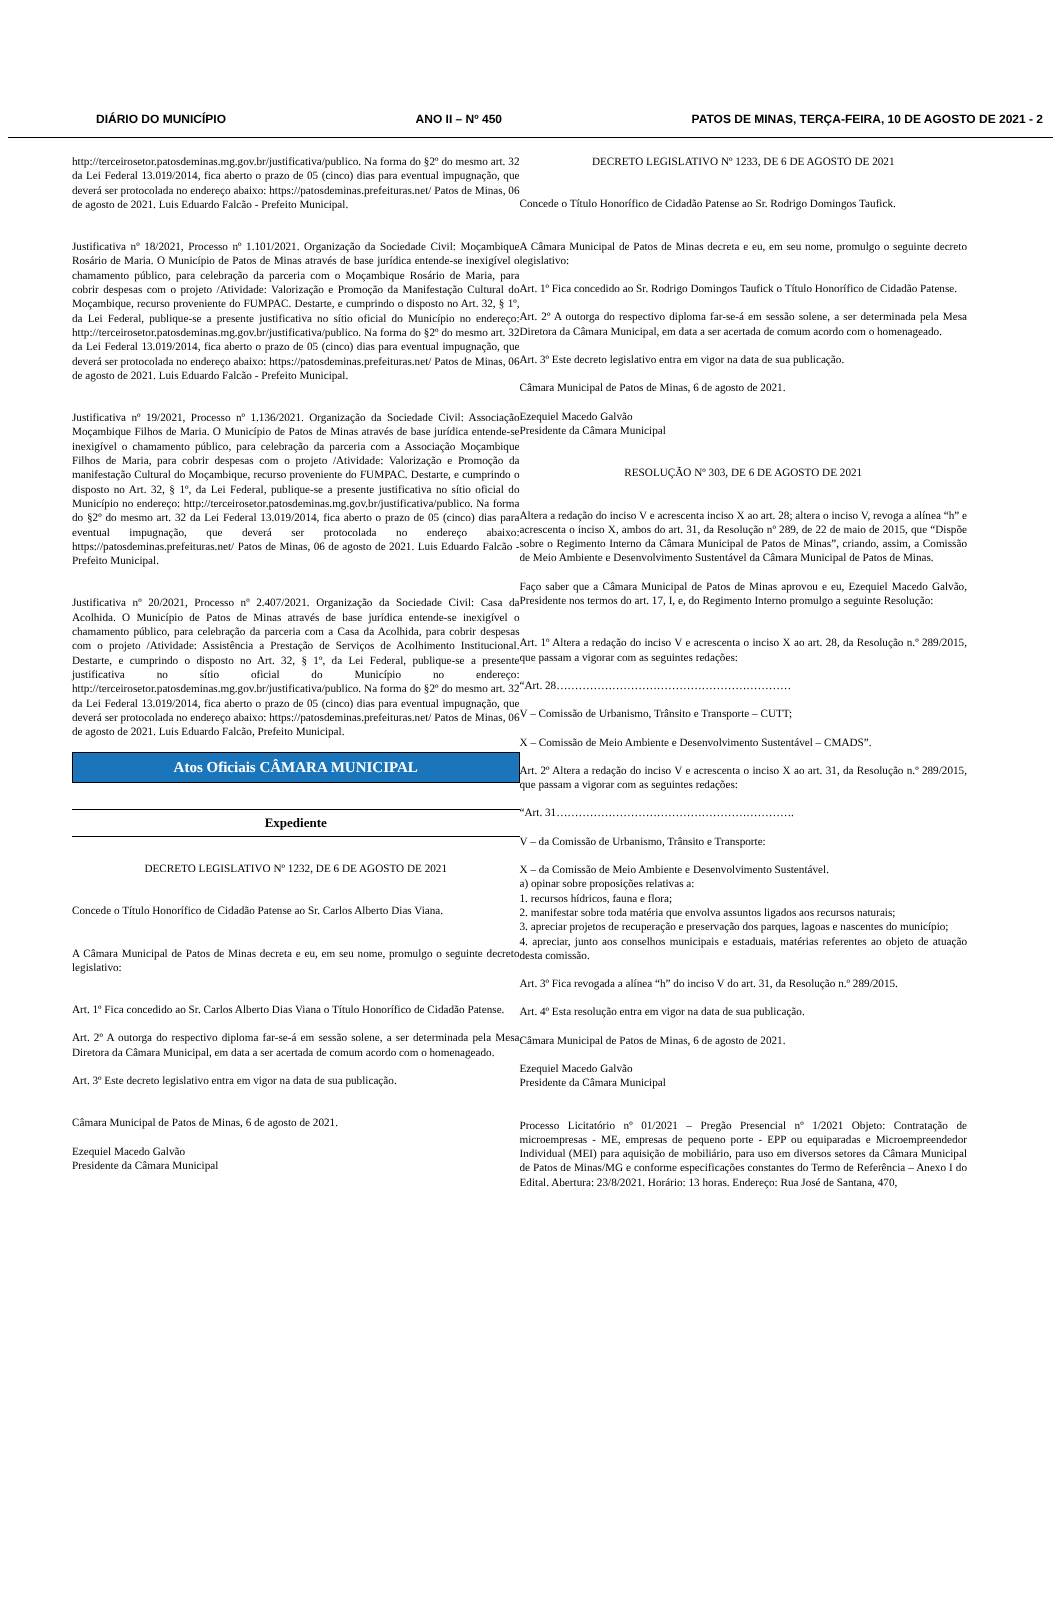DIÁRIO DO MUNICÍPIO ANO II – Nº 450 PATOS DE MINAS, TERÇA-FEIRA, 10 DE AGOSTO DE 2021 - 2
http://terceirosetor.patosdeminas.mg.gov.br/justificativa/publico. Na forma do §2º do mesmo art. 32 da Lei Federal 13.019/2014, fica aberto o prazo de 05 (cinco) dias para eventual impugnação, que deverá ser protocolada no endereço abaixo: https://patosdeminas.prefeituras.net/ Patos de Minas, 06 de agosto de 2021. Luis Eduardo Falcão - Prefeito Municipal.
Justificativa nº 18/2021, Processo nº 1.101/2021. Organização da Sociedade Civil: Moçambique Rosário de Maria. O Município de Patos de Minas através de base jurídica entende-se inexigível o chamamento público, para celebração da parceria com o Moçambique Rosário de Maria, para cobrir despesas com o projeto /Atividade: Valorização e Promoção da Manifestação Cultural do Moçambique, recurso proveniente do FUMPAC. Destarte, e cumprindo o disposto no Art. 32, § 1º, da Lei Federal, publique-se a presente justificativa no sítio oficial do Município no endereço: http://terceirosetor.patosdeminas.mg.gov.br/justificativa/publico. Na forma do §2º do mesmo art. 32 da Lei Federal 13.019/2014, fica aberto o prazo de 05 (cinco) dias para eventual impugnação, que deverá ser protocolada no endereço abaixo: https://patosdeminas.prefeituras.net/ Patos de Minas, 06 de agosto de 2021. Luis Eduardo Falcão - Prefeito Municipal.
Justificativa nº 19/2021, Processo nº 1.136/2021. Organização da Sociedade Civil: Associação Moçambique Filhos de Maria. O Município de Patos de Minas através de base jurídica entende-se inexigível o chamamento público, para celebração da parceria com a Associação Moçambique Filhos de Maria, para cobrir despesas com o projeto /Atividade: Valorização e Promoção da manifestação Cultural do Moçambique, recurso proveniente do FUMPAC. Destarte, e cumprindo o disposto no Art. 32, § 1º, da Lei Federal, publique-se a presente justificativa no sítio oficial do Município no endereço: http://terceirosetor.patosdeminas.mg.gov.br/justificativa/publico. Na forma do §2º do mesmo art. 32 da Lei Federal 13.019/2014, fica aberto o prazo de 05 (cinco) dias para eventual impugnação, que deverá ser protocolada no endereço abaixo: https://patosdeminas.prefeituras.net/ Patos de Minas, 06 de agosto de 2021. Luis Eduardo Falcão - Prefeito Municipal.
Justificativa nº 20/2021, Processo nº 2.407/2021. Organização da Sociedade Civil: Casa da Acolhida. O Município de Patos de Minas através de base jurídica entende-se inexigível o chamamento público, para celebração da parceria com a Casa da Acolhida, para cobrir despesas com o projeto /Atividade: Assistência a Prestação de Serviços de Acolhimento Institucional. Destarte, e cumprindo o disposto no Art. 32, § 1º, da Lei Federal, publique-se a presente justificativa no sítio oficial do Município no endereço: http://terceirosetor.patosdeminas.mg.gov.br/justificativa/publico. Na forma do §2º do mesmo art. 32 da Lei Federal 13.019/2014, fica aberto o prazo de 05 (cinco) dias para eventual impugnação, que deverá ser protocolada no endereço abaixo: https://patosdeminas.prefeituras.net/ Patos de Minas, 06 de agosto de 2021. Luis Eduardo Falcão, Prefeito Municipal.
Atos Oficiais CÂMARA MUNICIPAL
Expediente
DECRETO LEGISLATIVO Nº 1232, DE 6 DE AGOSTO DE 2021
Concede o Título Honorífico de Cidadão Patense ao Sr. Carlos Alberto Dias Viana.
A Câmara Municipal de Patos de Minas decreta e eu, em seu nome, promulgo o seguinte decreto legislativo:
Art. 1º Fica concedido ao Sr. Carlos Alberto Dias Viana o Título Honorífico de Cidadão Patense.
Art. 2º A outorga do respectivo diploma far-se-á em sessão solene, a ser determinada pela Mesa Diretora da Câmara Municipal, em data a ser acertada de comum acordo com o homenageado.
Art. 3º Este decreto legislativo entra em vigor na data de sua publicação.
Câmara Municipal de Patos de Minas, 6 de agosto de 2021.
Ezequiel Macedo Galvão
Presidente da Câmara Municipal
DECRETO LEGISLATIVO Nº 1233, DE 6 DE AGOSTO DE 2021
Concede o Título Honorífico de Cidadão Patense ao Sr. Rodrigo Domingos Taufick.
A Câmara Municipal de Patos de Minas decreta e eu, em seu nome, promulgo o seguinte decreto legislativo:
Art. 1º Fica concedido ao Sr. Rodrigo Domingos Taufick o Título Honorífico de Cidadão Patense.
Art. 2º A outorga do respectivo diploma far-se-á em sessão solene, a ser determinada pela Mesa Diretora da Câmara Municipal, em data a ser acertada de comum acordo com o homenageado.
Art. 3º Este decreto legislativo entra em vigor na data de sua publicação.
Câmara Municipal de Patos de Minas, 6 de agosto de 2021.
Ezequiel Macedo Galvão
Presidente da Câmara Municipal
RESOLUÇÃO Nº 303, DE 6 DE AGOSTO DE 2021
Altera a redação do inciso V e acrescenta inciso X ao art. 28; altera o inciso V, revoga a alínea “h” e acrescenta o inciso X, ambos do art. 31, da Resolução nº 289, de 22 de maio de 2015, que “Dispõe sobre o Regimento Interno da Câmara Municipal de Patos de Minas”, criando, assim, a Comissão de Meio Ambiente e Desenvolvimento Sustentável da Câmara Municipal de Patos de Minas.
Faço saber que a Câmara Municipal de Patos de Minas aprovou e eu, Ezequiel Macedo Galvão, Presidente nos termos do art. 17, I, e, do Regimento Interno promulgo a seguinte Resolução:
Art. 1º Altera a redação do inciso V e acrescenta o inciso X ao art. 28, da Resolução n.º 289/2015, que passam a vigorar com as seguintes redações:
“Art. 28………………………………………………………
V – Comissão de Urbanismo, Trânsito e Transporte – CUTT;
X – Comissão de Meio Ambiente e Desenvolvimento Sustentável – CMADS”.
Art. 2º Altera a redação do inciso V e acrescenta o inciso X ao art. 31, da Resolução n.º 289/2015, que passam a vigorar com as seguintes redações:
“Art. 31……………………………………………………….
V – da Comissão de Urbanismo, Trânsito e Transporte:
X – da Comissão de Meio Ambiente e Desenvolvimento Sustentável.
a) opinar sobre proposições relativas a:
1. recursos hídricos, fauna e flora;
2. manifestar sobre toda matéria que envolva assuntos ligados aos recursos naturais;
3. apreciar projetos de recuperação e preservação dos parques, lagoas e nascentes do município;
4. apreciar, junto aos conselhos municipais e estaduais, matérias referentes ao objeto de atuação desta comissão.
Art. 3º Fica revogada a alínea “h” do inciso V do art. 31, da Resolução n.º 289/2015.
Art. 4º Esta resolução entra em vigor na data de sua publicação.
Câmara Municipal de Patos de Minas, 6 de agosto de 2021.
Ezequiel Macedo Galvão
Presidente da Câmara Municipal
Processo Licitatório nº 01/2021 – Pregão Presencial nº 1/2021 Objeto: Contratação de microempresas - ME, empresas de pequeno porte - EPP ou equiparadas e Microempreendedor Individual (MEI) para aquisição de mobiliário, para uso em diversos setores da Câmara Municipal de Patos de Minas/MG e conforme especificações constantes do Termo de Referência – Anexo I do Edital. Abertura: 23/8/2021. Horário: 13 horas. Endereço: Rua José de Santana, 470,